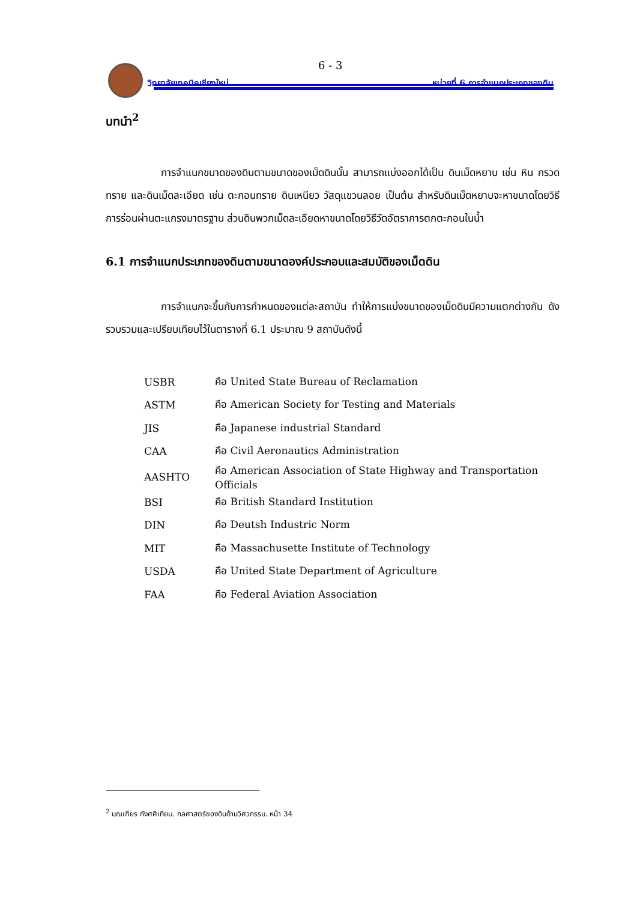6 - 3
วิทยาลัยเทคนิคเชียงใหม่ หน่วยที่ 6 การจำแนกประเภทของดิน
บทนำ<sup>2</sup>
การจำแนกขนาดของดินตามขนาดของเม็ดดินนั้น สามารถแบ่งออกได้เป็น ดินเม็ดหยาบ เช่น หิน กรวด ทราย และดินเม็ดละเอียด เช่น ตะกอนทราย ดินเหนียว วัสดุแขวนลอย เป็นต้น สำหรับดินเม็ดหยาบจะหาขนาดโดยวิธีการร่อนผ่านตะแกรงมาตรฐาน ส่วนดินพวกเม็ดละเอียดหาขนาดโดยวิธีวัดอัตราการตกตะกอนในน้ำ
6.1 การจำแนกประเภทของดินตามขนาดองค์ประกอบและสมบัติของเม็ดดิน
การจำแนกจะขึ้นกับการกำหนดของแต่ละสถาบัน ทำให้การแบ่งขนาดของเม็ดดินมีความแตกต่างกัน ดังรวบรวมและเปรียบเทียบไว้ในตารางที่ 6.1 ประมาณ 9 สถาบันดังนี้
| USBR | คือ United State Bureau of Reclamation |
| ASTM | คือ American Society for Testing and Materials |
| JIS | คือ Japanese industrial Standard |
| CAA | คือ Civil Aeronautics Administration |
| AASHTO | คือ American Association of State Highway and Transportation Officials |
| BSI | คือ British Standard Institution |
| DIN | คือ Deutsh Industric Norm |
| MIT | คือ Massachusette Institute of Technology |
| USDA | คือ United State Department of Agriculture |
| FAA | คือ Federal Aviation Association |
<sup>2</sup> มณเฑียร กังศศิเทียม. กลศาสตร์ของดินด้านวิศวกรรม. หน้า 34